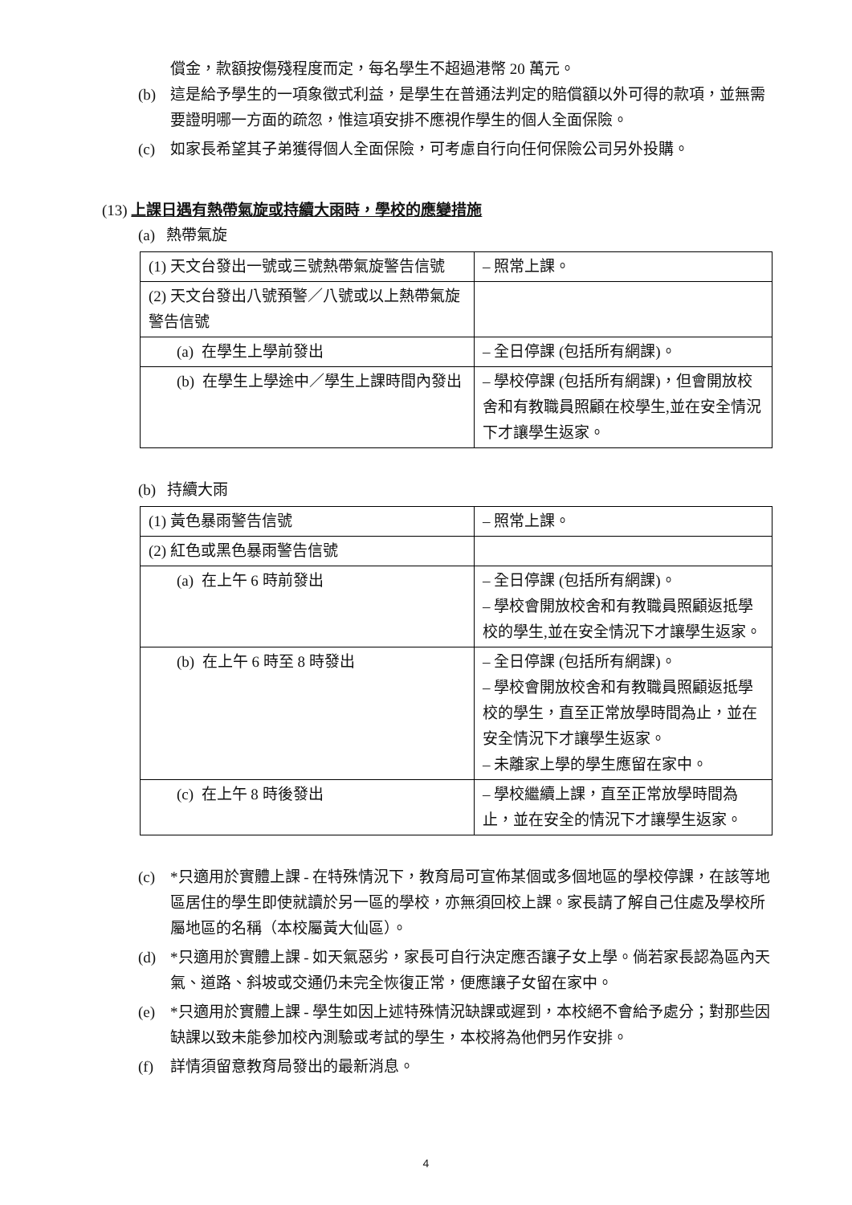償金，款額按傷殘程度而定，每名學生不超過港幣 20 萬元。
(b) 這是給予學生的一項象徵式利益，是學生在普通法判定的賠償額以外可得的款項，並無需要證明哪一方面的疏忽，惟這項安排不應視作學生的個人全面保險。
(c) 如家長希望其子弟獲得個人全面保險，可考慮自行向任何保險公司另外投購。
(13) 上課日遇有熱帶氣旋或持續大雨時，學校的應變措施
(a) 熱帶氣旋
| (1) 天文台發出一號或三號熱帶氣旋警告信號 | – 照常上課。 |
| (2) 天文台發出八號預警／八號或以上熱帶氣旋警告信號 | |
| (a) 在學生上學前發出 | – 全日停課 (包括所有網課)。 |
| (b) 在學生上學途中／學生上課時間內發出 | – 學校停課 (包括所有網課)，但會開放校舍和有教職員照顧在校學生,並在安全情況下才讓學生返家。 |
(b) 持續大雨
| (1) 黃色暴雨警告信號 | – 照常上課。 |
| (2) 紅色或黑色暴雨警告信號 | |
| (a) 在上午 6 時前發出 | – 全日停課 (包括所有網課)。 – 學校會開放校舍和有教職員照顧返抵學校的學生,並在安全情況下才讓學生返家。 |
| (b) 在上午 6 時至 8 時發出 | – 全日停課 (包括所有網課)。 – 學校會開放校舍和有教職員照顧返抵學校的學生，直至正常放學時間為止，並在安全情況下才讓學生返家。 – 未離家上學的學生應留在家中。 |
| (c) 在上午 8 時後發出 | – 學校繼續上課，直至正常放學時間為止，並在安全的情況下才讓學生返家。 |
(c) *只適用於實體上課 - 在特殊情況下，教育局可宣佈某個或多個地區的學校停課，在該等地區居住的學生即使就讀於另一區的學校，亦無須回校上課。家長請了解自己住處及學校所屬地區的名稱（本校屬黃大仙區）。
(d) *只適用於實體上課 - 如天氣惡劣，家長可自行決定應否讓子女上學。倘若家長認為區內天氣、道路、斜坡或交通仍未完全恢復正常，便應讓子女留在家中。
(e) *只適用於實體上課 - 學生如因上述特殊情況缺課或遲到，本校絕不會給予處分；對那些因缺課以致未能參加校內測驗或考試的學生，本校將為他們另作安排。
(f) 詳情須留意教育局發出的最新消息。
4